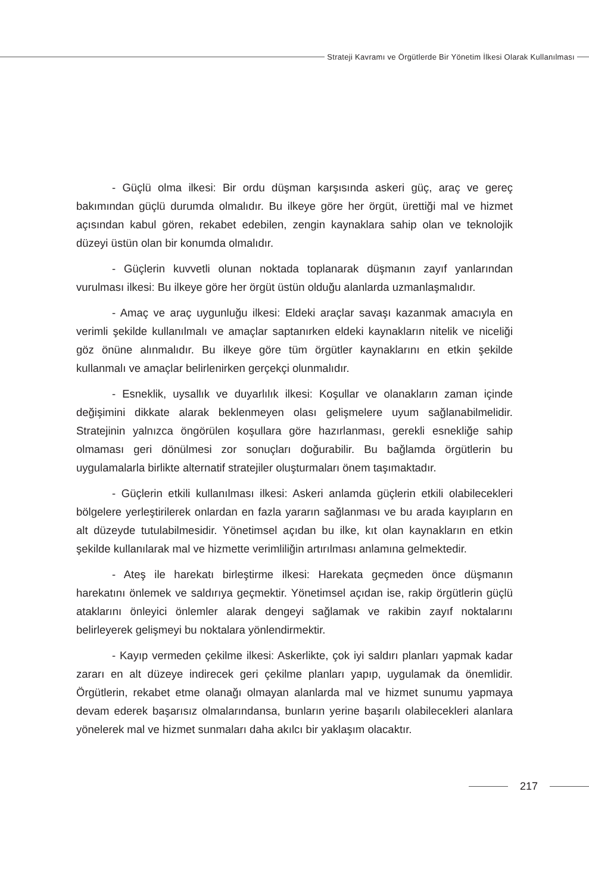Strateji Kavramı ve Örgütlerde Bir Yönetim İlkesi Olarak Kullanılması
- Güçlü olma ilkesi: Bir ordu düşman karşısında askeri güç, araç ve gereç bakımından güçlü durumda olmalıdır. Bu ilkeye göre her örgüt, ürettiği mal ve hizmet açısından kabul gören, rekabet edebilen, zengin kaynaklara sahip olan ve teknolojik düzeyi üstün olan bir konumda olmalıdır.
- Güçlerin kuvvetli olunan noktada toplanarak düşmanın zayıf yanlarından vurulması ilkesi: Bu ilkeye göre her örgüt üstün olduğu alanlarda uzmanlaşmalıdır.
- Amaç ve araç uygunluğu ilkesi: Eldeki araçlar savaşı kazanmak amacıyla en verimli şekilde kullanılmalı ve amaçlar saptanırken eldeki kaynakların nitelik ve niceliği göz önüne alınmalıdır. Bu ilkeye göre tüm örgütler kaynaklarını en etkin şekilde kullanmalı ve amaçlar belirlenirken gerçekçi olunmalıdır.
- Esneklik, uysallık ve duyarlılık ilkesi: Koşullar ve olanakların zaman içinde değişimini dikkate alarak beklenmeyen olası gelişmelere uyum sağlanabilmelidir. Stratejinin yalnızca öngörülen koşullara göre hazırlanması, gerekli esnekliğe sahip olmaması geri dönülmesi zor sonuçları doğurabilir. Bu bağlamda örgütlerin bu uygulamalarla birlikte alternatif stratejiler oluşturmaları önem taşımaktadır.
- Güçlerin etkili kullanılması ilkesi: Askeri anlamda güçlerin etkili olabilecekleri bölgelere yerleştirilerek onlardan en fazla yararın sağlanması ve bu arada kayıpların en alt düzeyde tutulabilmesidir. Yönetimsel açıdan bu ilke, kıt olan kaynakların en etkin şekilde kullanılarak mal ve hizmette verimliliğin artırılması anlamına gelmektedir.
- Ateş ile harekatı birleştirme ilkesi: Harekata geçmeden önce düşmanın harekatını önlemek ve saldırıya geçmektir. Yönetimsel açıdan ise, rakip örgütlerin güçlü ataklarını önleyici önlemler alarak dengeyi sağlamak ve rakibin zayıf noktalarını belirleyerek gelişmeyi bu noktalara yönlendirmektir.
- Kayıp vermeden çekilme ilkesi: Askerlikte, çok iyi saldırı planları yapmak kadar zararı en alt düzeye indirecek geri çekilme planları yapıp, uygulamak da önemlidir. Örgütlerin, rekabet etme olanağı olmayan alanlarda mal ve hizmet sunumu yapmaya devam ederek başarısız olmalarındansa, bunların yerine başarılı olabilecekleri alanlara yönelerek mal ve hizmet sunmaları daha akılcı bir yaklaşım olacaktır.
217